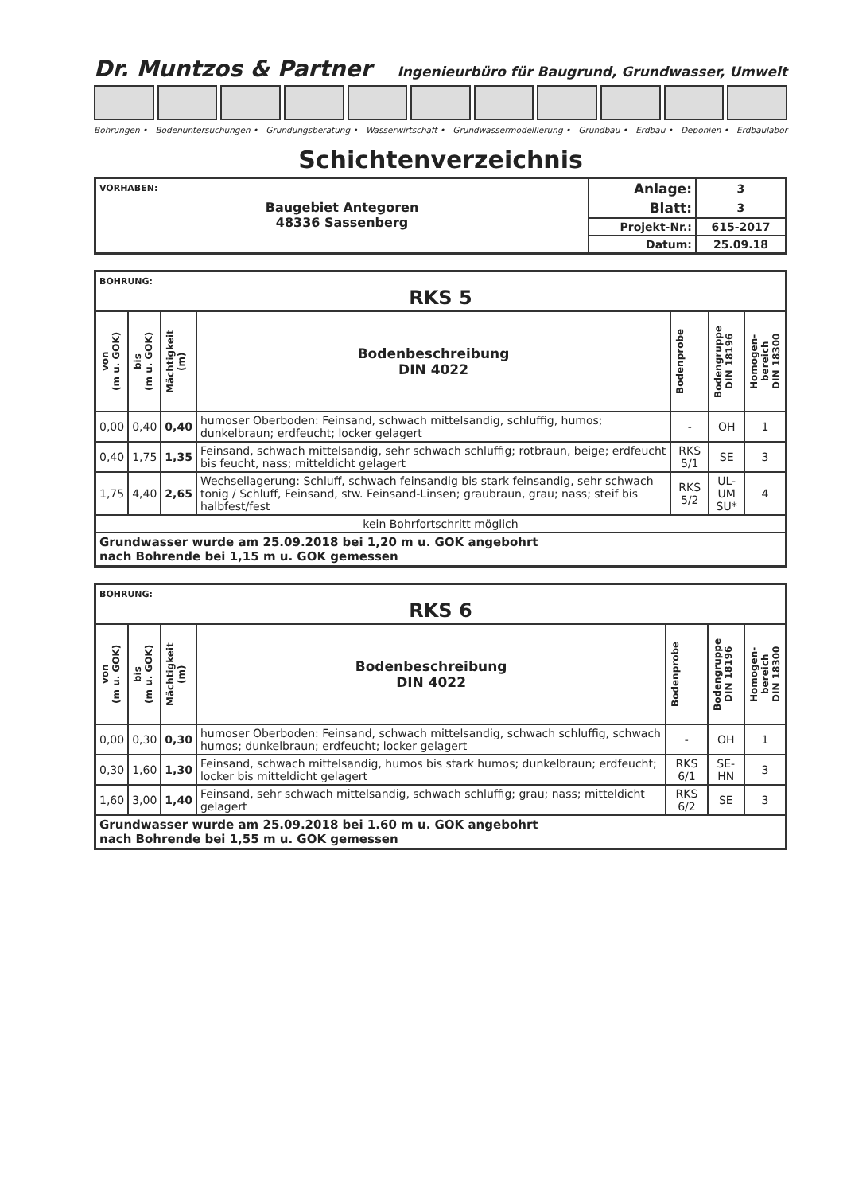Dr. Muntzos & Partner Ingenieurbüro für Baugrund, Grundwasser, Umwelt
Bohrungen • Bodenuntersuchungen • Gründungsberatung • Wasserwirtschaft • Grundwassermodellierung • Grundbau • Erdbau • Deponien • Erdbaulabor
Schichtenverzeichnis
| VORHABEN: Baugebiet Antegoren 48336 Sassenberg | Anlage: | 3 |
| | Blatt: | 3 |
| | Projekt-Nr.: | 615-2017 |
| | Datum: | 25.09.18 |
| BOHRUNG: RKS 5 | | | | | | |
| von (m u. GOK) | bis (m u. GOK) | Mächtigkeit (m) | Bodenbeschreibung DIN 4022 | Bodenprobe | Bodengruppe DIN 18196 | Homogen- bereich DIN 18300 |
| 0,00 | 0,40 | 0,40 | humoser Oberboden: Feinsand, schwach mittelsandig, schluffig, humos; dunkelbraun; erdfeucht; locker gelagert | - | OH | 1 |
| 0,40 | 1,75 | 1,35 | Feinsand, schwach mittelsandig, sehr schwach schluffig; rotbraun, beige; erdfeucht bis feucht, nass; mitteldicht gelagert | RKS 5/1 | SE | 3 |
| 1,75 | 4,40 | 2,65 | Wechsellagerung: Schluff, schwach feinsandig bis stark feinsandig, sehr schwach tonig / Schluff, Feinsand, stw. Feinsand-Linsen; graubraun, grau; nass; steif bis halbfest/fest | RKS 5/2 | UL-UM SU* | 4 |
| kein Bohrfortschritt möglich | | | | | | |
| Grundwasser wurde am 25.09.2018 bei 1,20 m u. GOK angebohrt nach Bohrende bei 1,15 m u. GOK gemessen | | | | | | |
| BOHRUNG: RKS 6 | | | | | | |
| von (m u. GOK) | bis (m u. GOK) | Mächtigkeit (m) | Bodenbeschreibung DIN 4022 | Bodenprobe | Bodengruppe DIN 18196 | Homogen- bereich DIN 18300 |
| 0,00 | 0,30 | 0,30 | humoser Oberboden: Feinsand, schwach mittelsandig, schwach schluffig, schwach humos; dunkelbraun; erdfeucht; locker gelagert | - | OH | 1 |
| 0,30 | 1,60 | 1,30 | Feinsand, schwach mittelsandig, humos bis stark humos; dunkelbraun; erdfeucht; locker bis mitteldicht gelagert | RKS 6/1 | SE-HN | 3 |
| 1,60 | 3,00 | 1,40 | Feinsand, sehr schwach mittelsandig, schwach schluffig; grau; nass; mitteldicht gelagert | RKS 6/2 | SE | 3 |
| Grundwasser wurde am 25.09.2018 bei 1.60 m u. GOK angebohrt nach Bohrende bei 1,55 m u. GOK gemessen | | | | | | |